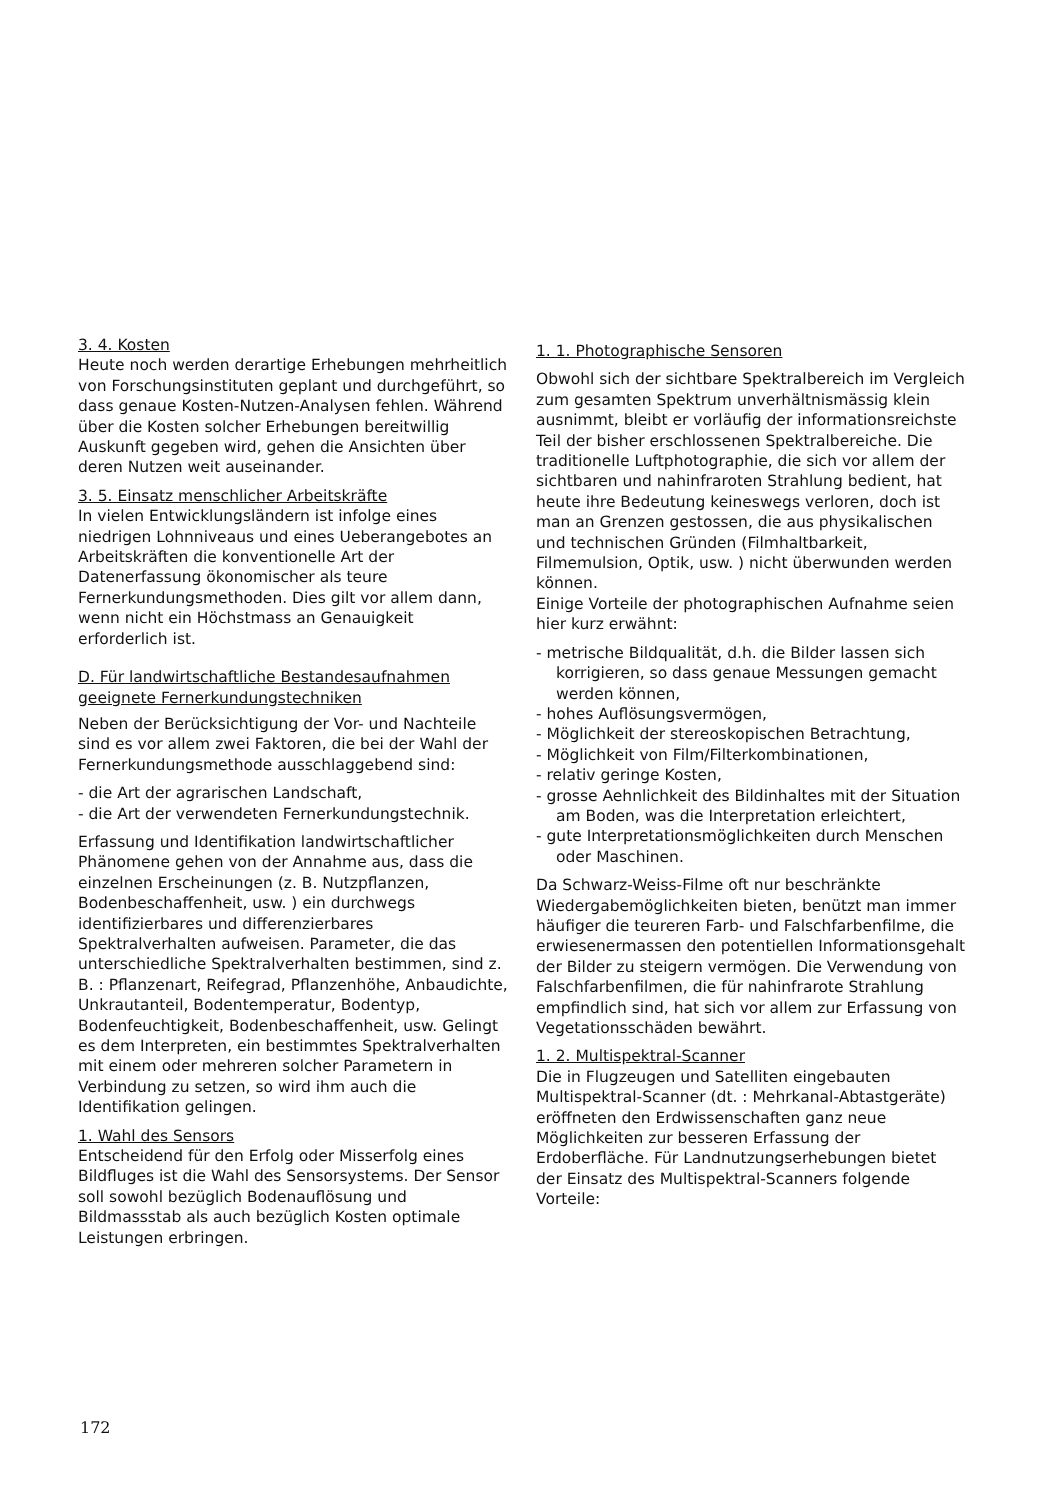3. 4. Kosten
Heute noch werden derartige Erhebungen mehrheitlich von Forschungsinstituten geplant und durchgeführt, so dass genaue Kosten-Nutzen-Analysen fehlen. Während über die Kosten solcher Erhebungen bereitwillig Auskunft gegeben wird, gehen die Ansichten über deren Nutzen weit auseinander.
3. 5. Einsatz menschlicher Arbeitskräfte
In vielen Entwicklungsländern ist infolge eines niedrigen Lohnniveaus und eines Ueberangebotes an Arbeitskräften die konventionelle Art der Datenerfassung ökonomischer als teure Fernerkundungsmethoden. Dies gilt vor allem dann, wenn nicht ein Höchstmass an Genauigkeit erforderlich ist.
D. Für landwirtschaftliche Bestandesaufnahmen geeignete Fernerkundungstechniken
Neben der Berücksichtigung der Vor- und Nachteile sind es vor allem zwei Faktoren, die bei der Wahl der Fernerkundungsmethode ausschlaggebend sind:
- die Art der agrarischen Landschaft,
- die Art der verwendeten Fernerkundungstechnik.
Erfassung und Identifikation landwirtschaftlicher Phänomene gehen von der Annahme aus, dass die einzelnen Erscheinungen (z. B. Nutzpflanzen, Bodenbeschaffenheit, usw. ) ein durchwegs identifizierbares und differenzierbares Spektralverhalten aufweisen. Parameter, die das unterschiedliche Spektralverhalten bestimmen, sind z. B. : Pflanzenart, Reifegrad, Pflanzenhöhe, Anbaudichte, Unkrautanteil, Bodentemperatur, Bodentyp, Bodenfeuchtigkeit, Bodenbeschaffenheit, usw. Gelingt es dem Interpreten, ein bestimmtes Spektralverhalten mit einem oder mehreren solcher Parametern in Verbindung zu setzen, so wird ihm auch die Identifikation gelingen.
1. Wahl des Sensors
Entscheidend für den Erfolg oder Misserfolg eines Bildfluges ist die Wahl des Sensorsystems. Der Sensor soll sowohl bezüglich Bodenauflösung und Bildmassstab als auch bezüglich Kosten optimale Leistungen erbringen.
1. 1. Photographische Sensoren
Obwohl sich der sichtbare Spektralbereich im Vergleich zum gesamten Spektrum unverhältnismässig klein ausnimmt, bleibt er vorläufig der informationsreichste Teil der bisher erschlossenen Spektralbereiche. Die traditionelle Luftphotographie, die sich vor allem der sichtbaren und nahinfraroten Strahlung bedient, hat heute ihre Bedeutung keineswegs verloren, doch ist man an Grenzen gestossen, die aus physikalischen und technischen Gründen (Filmhaltbarkeit, Filmemulsion, Optik, usw. ) nicht überwunden werden können.
Einige Vorteile der photographischen Aufnahme seien hier kurz erwähnt:
- metrische Bildqualität, d.h. die Bilder lassen sich korrigieren, so dass genaue Messungen gemacht werden können,
- hohes Auflösungsvermögen,
- Möglichkeit der stereoskopischen Betrachtung,
- Möglichkeit von Film/Filterkombinationen,
- relativ geringe Kosten,
- grosse Aehnlichkeit des Bildinhaltes mit der Situation am Boden, was die Interpretation erleichtert,
- gute Interpretationsmöglichkeiten durch Menschen oder Maschinen.
Da Schwarz-Weiss-Filme oft nur beschränkte Wiedergabemöglichkeiten bieten, benützt man immer häufiger die teureren Farb- und Falschfarbenfilme, die erwiesenermassen den potentiellen Informationsgehalt der Bilder zu steigern vermögen. Die Verwendung von Falschfarbenfilmen, die für nahinfrarote Strahlung empfindlich sind, hat sich vor allem zur Erfassung von Vegetationsschäden bewährt.
1. 2. Multispektral-Scanner
Die in Flugzeugen und Satelliten eingebauten Multispektral-Scanner (dt. : Mehrkanal-Abtastgeräte) eröffneten den Erdwissenschaften ganz neue Möglichkeiten zur besseren Erfassung der Erdoberfläche. Für Landnutzungserhebungen bietet der Einsatz des Multispektral-Scanners folgende Vorteile:
172